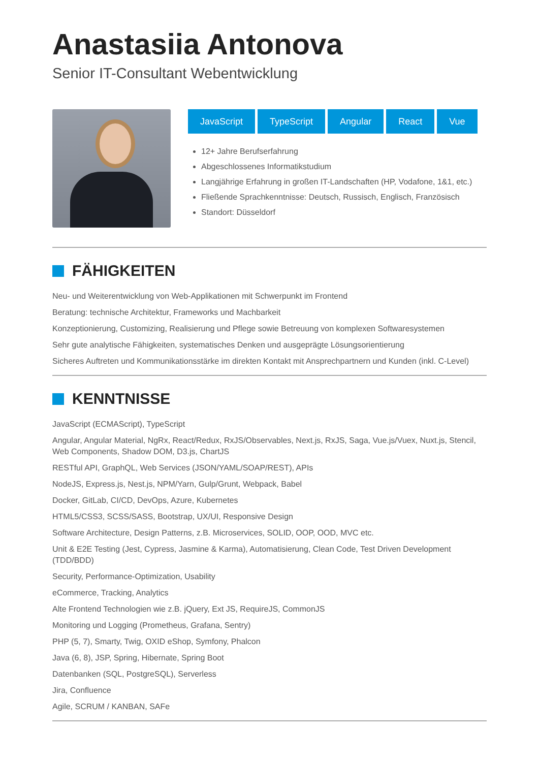Anastasiia Antonova
Senior IT-Consultant Webentwicklung
JavaScript TypeScript Angular React Vue
12+ Jahre Berufserfahrung
Abgeschlossenes Informatikstudium
Langjährige Erfahrung in großen IT-Landschaften (HP, Vodafone, 1&1, etc.)
Fließende Sprachkenntnisse: Deutsch, Russisch, Englisch, Französisch
Standort: Düsseldorf
FÄHIGKEITEN
Neu- und Weiterentwicklung von Web-Applikationen mit Schwerpunkt im Frontend
Beratung: technische Architektur, Frameworks und Machbarkeit
Konzeptionierung, Customizing, Realisierung und Pflege sowie Betreuung von komplexen Softwaresystemen
Sehr gute analytische Fähigkeiten, systematisches Denken und ausgeprägte Lösungsorientierung
Sicheres Auftreten und Kommunikationsstärke im direkten Kontakt mit Ansprechpartnern und Kunden (inkl. C-Level)
KENNTNISSE
JavaScript (ECMAScript), TypeScript
Angular, Angular Material, NgRx, React/Redux, RxJS/Observables, Next.js, RxJS, Saga, Vue.js/Vuex, Nuxt.js, Stencil, Web Components, Shadow DOM, D3.js, ChartJS
RESTful API, GraphQL, Web Services (JSON/YAML/SOAP/REST), APIs
NodeJS, Express.js, Nest.js, NPM/Yarn, Gulp/Grunt, Webpack, Babel
Docker, GitLab, CI/CD, DevOps, Azure, Kubernetes
HTML5/CSS3, SCSS/SASS, Bootstrap, UX/UI, Responsive Design
Software Architecture, Design Patterns, z.B. Microservices, SOLID, OOP, OOD, MVC etc.
Unit & E2E Testing (Jest, Cypress, Jasmine & Karma), Automatisierung, Clean Code, Test Driven Development (TDD/BDD)
Security, Performance-Optimization, Usability
eCommerce, Tracking, Analytics
Alte Frontend Technologien wie z.B. jQuery, Ext JS, RequireJS, CommonJS
Monitoring und Logging (Prometheus, Grafana, Sentry)
PHP (5, 7), Smarty, Twig, OXID eShop, Symfony, Phalcon
Java (6, 8), JSP, Spring, Hibernate, Spring Boot
Datenbanken (SQL, PostgreSQL), Serverless
Jira, Confluence
Agile, SCRUM / KANBAN, SAFe